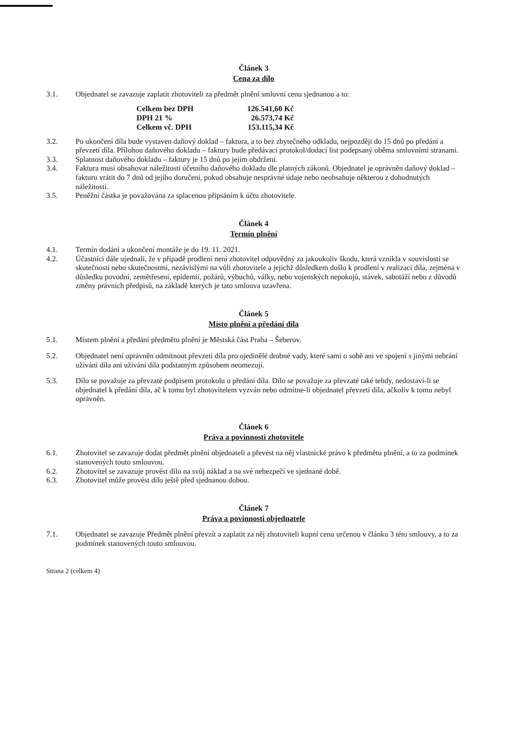Článek 3
Cena za dílo
3.1. Objednatel se zavazuje zaplatit zhotoviteli za předmět plnění smluvní cenu sjednanou a to:
| Celkem bez DPH | 126.541,60 Kč |
| DPH 21 % | 26.573,74 Kč |
| Celkem vč. DPH | 153.115,34 Kč |
3.2. Po ukončení díla bude vystaven daňový doklad – faktura, a to bez zbytečného odkladu, nejpozději do 15 dnů po předání a převzetí díla. Přílohou daňového dokladu – faktury bude předávací protokol/dodací list podepsaný oběma smluvními stranami.
3.3. Splatnost daňového dokladu – faktury je 15 dnů po jejím obdržení.
3.4. Faktura musí obsahovat náležitosti účetního daňového dokladu dle platných zákonů. Objednatel je oprávněn daňový doklad – fakturu vrátit do 7 dnů od jejího doručení, pokud obsahuje nesprávné údaje nebo neobsahuje některou z dohodnutých náležitostí.
3.5. Peněžní částka je považována za splacenou připsáním k účtu zhotovitele.
Článek 4
Termín plnění
4.1. Termín dodání a ukončení montáže je do 19. 11. 2021.
4.2. Účastníci dále ujednali, že v případě prodlení není zhotovitel odpovědný za jakoukoliv škodu, která vznikla v souvislosti se skutečností nebo skutečnostmi, nezávislými na vůli zhotovitele a jejichž důsledkem došlo k prodlení v realizaci díla, zejména v důsledku povodní, zemětřesení, epidemií, požárů, výbuchů, války, nebo vojenských nepokojů, stávek, sabotáží nebo z důvodů změny právních předpisů, na základě kterých je tato smlouva uzavřena.
Článek 5
Místo plnění a předání díla
5.1. Místem plnění a předání předmětu plnění je Městská část Praha – Šeberov.
5.2. Objednatel není oprávněn odmítnout převzetí díla pro ojedinělé drobné vady, které sami o sobě ani ve spojení s jinými nebrání užívání díla ani užívání díla podstatným způsobem neomezují.
5.3. Dílo se považuje za převzaté podpisem protokolu o předání díla. Dílo se považuje za převzaté také tehdy, nedostaví-li se objednatel k předání díla, ač k tomu byl zhotovitelem vyzván nebo odmítne-li objednatel převzetí díla, ačkoliv k tomu nebyl oprávněn.
Článek 6
Práva a povinnosti zhotovitele
6.1. Zhotovitel se zavazuje dodat předmět plnění objednateli a převést na něj vlastnické právo k předmětu plnění, a to za podmínek stanovených touto smlouvou.
6.2. Zhotovitel se zavazuje provést dílo na svůj náklad a na své nebezpečí ve sjednané době.
6.3. Zhotovitel může provést dílo ještě před sjednanou dobou.
Článek 7
Práva a povinnosti objednatele
7.1. Objednatel se zavazuje Předmět plnění převzít a zaplatit za něj zhotoviteli kupní cenu určenou v článku 3 této smlouvy, a to za podmínek stanovených touto smlouvou.
Strana 2 (celkem 4)